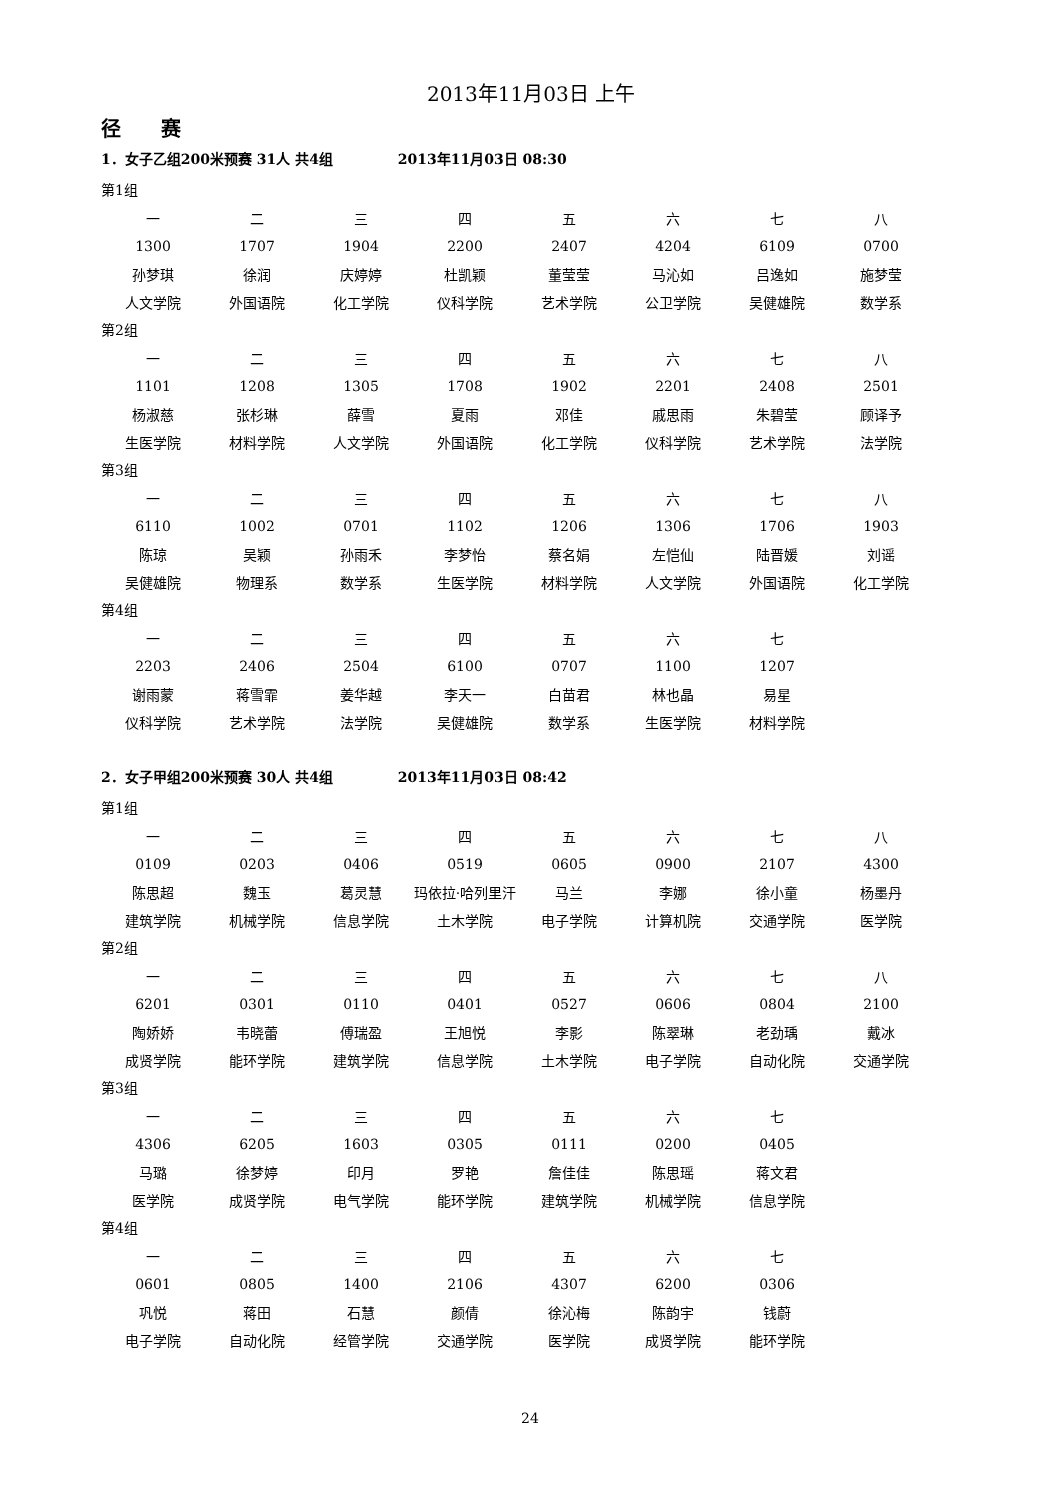2013年11月03日 上午
径赛
1．女子乙组200米预赛 31人 共4组 2013年11月03日 08:30
第1组
| 一 | 二 | 三 | 四 | 五 | 六 | 七 | 八 |
| 1300 | 1707 | 1904 | 2200 | 2407 | 4204 | 6109 | 0700 |
| 孙梦琪 | 徐润 | 庆婷婷 | 杜凯颖 | 董莹莹 | 马沁如 | 吕逸如 | 施梦莹 |
| 人文学院 | 外国语院 | 化工学院 | 仪科学院 | 艺术学院 | 公卫学院 | 吴健雄院 | 数学系 |
第2组
| 一 | 二 | 三 | 四 | 五 | 六 | 七 | 八 |
| 1101 | 1208 | 1305 | 1708 | 1902 | 2201 | 2408 | 2501 |
| 杨淑慈 | 张杉琳 | 薛雪 | 夏雨 | 邓佳 | 戚思雨 | 朱碧莹 | 顾译予 |
| 生医学院 | 材料学院 | 人文学院 | 外国语院 | 化工学院 | 仪科学院 | 艺术学院 | 法学院 |
第3组
| 一 | 二 | 三 | 四 | 五 | 六 | 七 | 八 |
| 6110 | 1002 | 0701 | 1102 | 1206 | 1306 | 1706 | 1903 |
| 陈琼 | 吴颖 | 孙雨禾 | 李梦怡 | 蔡名娟 | 左恺仙 | 陆晋媛 | 刘谣 |
| 吴健雄院 | 物理系 | 数学系 | 生医学院 | 材料学院 | 人文学院 | 外国语院 | 化工学院 |
第4组
| 一 | 二 | 三 | 四 | 五 | 六 | 七 | |
| 2203 | 2406 | 2504 | 6100 | 0707 | 1100 | 1207 | |
| 谢雨蒙 | 蒋雪霏 | 姜华越 | 李天一 | 白苗君 | 林也晶 | 易星 | |
| 仪科学院 | 艺术学院 | 法学院 | 吴健雄院 | 数学系 | 生医学院 | 材料学院 | |
2．女子甲组200米预赛 30人 共4组 2013年11月03日 08:42
第1组
| 一 | 二 | 三 | 四 | 五 | 六 | 七 | 八 |
| 0109 | 0203 | 0406 | 0519 | 0605 | 0900 | 2107 | 4300 |
| 陈思超 | 魏玉 | 葛灵慧 | 玛依拉·哈列里汗 | 马兰 | 李娜 | 徐小童 | 杨墨丹 |
| 建筑学院 | 机械学院 | 信息学院 | 土木学院 | 电子学院 | 计算机院 | 交通学院 | 医学院 |
第2组
| 一 | 二 | 三 | 四 | 五 | 六 | 七 | 八 |
| 6201 | 0301 | 0110 | 0401 | 0527 | 0606 | 0804 | 2100 |
| 陶娇娇 | 韦晓蕾 | 傅瑞盈 | 王旭悦 | 李影 | 陈翠琳 | 老劲瑀 | 戴冰 |
| 成贤学院 | 能环学院 | 建筑学院 | 信息学院 | 土木学院 | 电子学院 | 自动化院 | 交通学院 |
第3组
| 一 | 二 | 三 | 四 | 五 | 六 | 七 | |
| 4306 | 6205 | 1603 | 0305 | 0111 | 0200 | 0405 | |
| 马璐 | 徐梦婷 | 印月 | 罗艳 | 詹佳佳 | 陈思瑶 | 蒋文君 | |
| 医学院 | 成贤学院 | 电气学院 | 能环学院 | 建筑学院 | 机械学院 | 信息学院 | |
第4组
| 一 | 二 | 三 | 四 | 五 | 六 | 七 | |
| 0601 | 0805 | 1400 | 2106 | 4307 | 6200 | 0306 | |
| 巩悦 | 蒋田 | 石慧 | 颜倩 | 徐沁梅 | 陈韵宇 | 钱蔚 | |
| 电子学院 | 自动化院 | 经管学院 | 交通学院 | 医学院 | 成贤学院 | 能环学院 | |
24